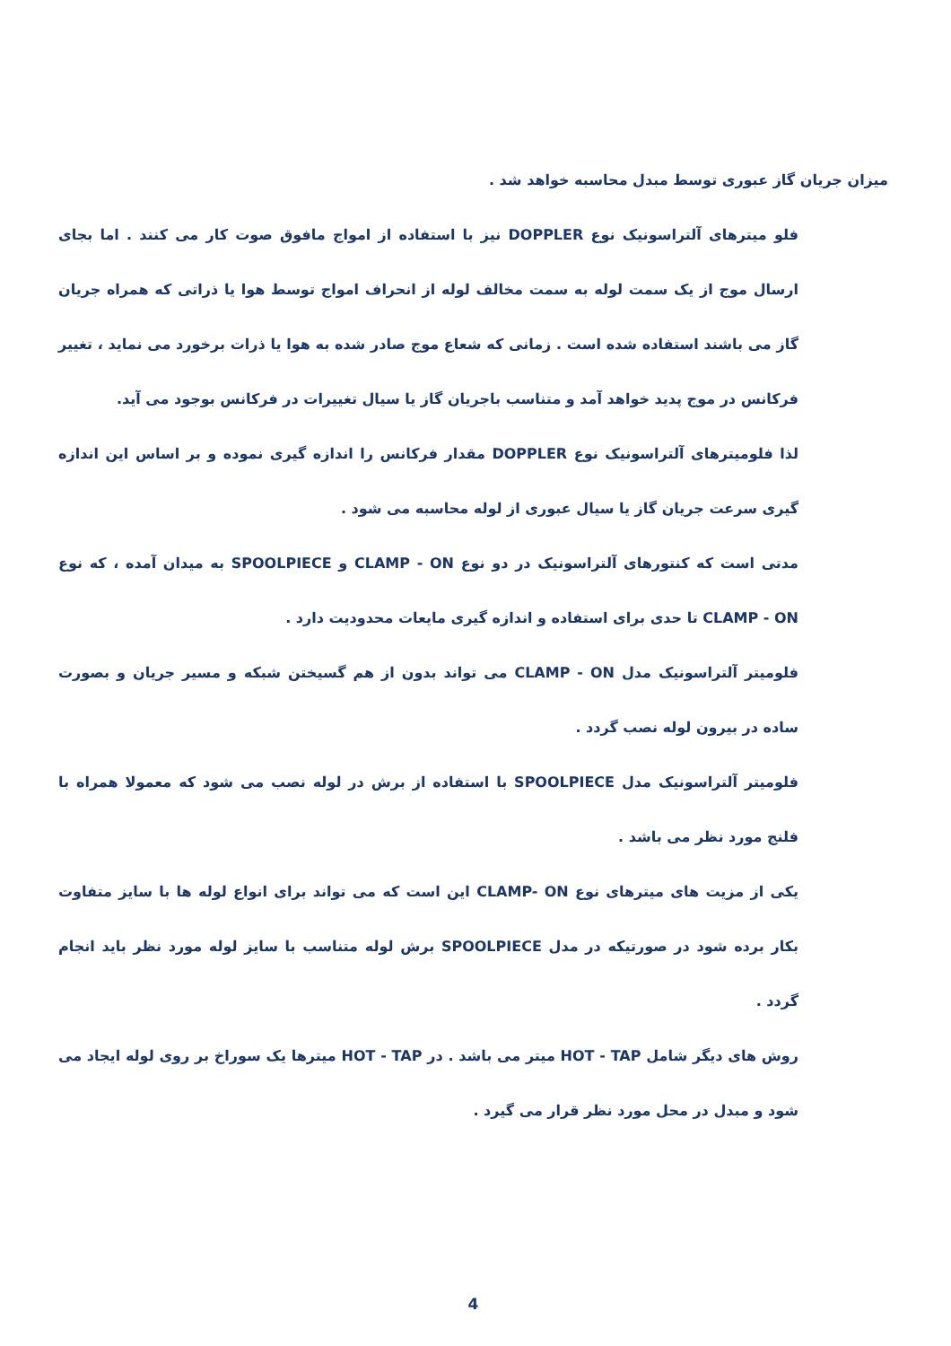میزان جریان گاز عبوری توسط مبدل محاسبه خواهد شد .
فلو میترهای آلتراسونیک نوع DOPPLER نیز با استفاده از امواج مافوق صوت کار می کنند . اما بجای ارسال موج از یک سمت لوله به سمت مخالف لوله از انحراف امواج توسط هوا یا ذراتی که همراه جریان گاز می باشند استفاده شده است . زمانی که شعاع موج صادر شده به هوا یا ذرات برخورد می نماید ، تغییر فرکانس در موج پدید خواهد آمد و متناسب باجریان گاز یا سیال تغییرات در فرکانس بوجود می آید.
لذا فلومیترهای آلتراسونیک نوع DOPPLER مقدار فرکانس را اندازه گیری نموده و بر اساس این اندازه گیری سرعت جریان گاز یا سیال عبوری از لوله محاسبه می شود .
مدتی است که کنتورهای آلتراسونیک در دو نوع CLAMP - ON و SPOOLPIECE به میدان آمده ، که نوع CLAMP - ON تا حدی برای استفاده و اندازه گیری مایعات محدودیت دارد .
فلومیتر آلتراسونیک مدل CLAMP - ON می تواند بدون از هم گسیختن شبکه و مسیر جریان و بصورت ساده در بیرون لوله نصب گردد .
فلومیتر آلتراسونیک مدل SPOOLPIECE با استفاده از برش در لوله نصب می شود که معمولا همراه با فلنج مورد نظر می باشد .
یکی از مزیت های میترهای نوع CLAMP- ON این است که می تواند برای انواع لوله ها با سایز متفاوت بکار برده شود در صورتیکه در مدل SPOOLPIECE برش لوله متناسب با سایز لوله مورد نظر باید انجام گردد .
روش های دیگر شامل HOT - TAP میتر می باشد . در HOT - TAP میترها یک سوراخ بر روی لوله ایجاد می شود و مبدل در محل مورد نظر قرار می گیرد .
4